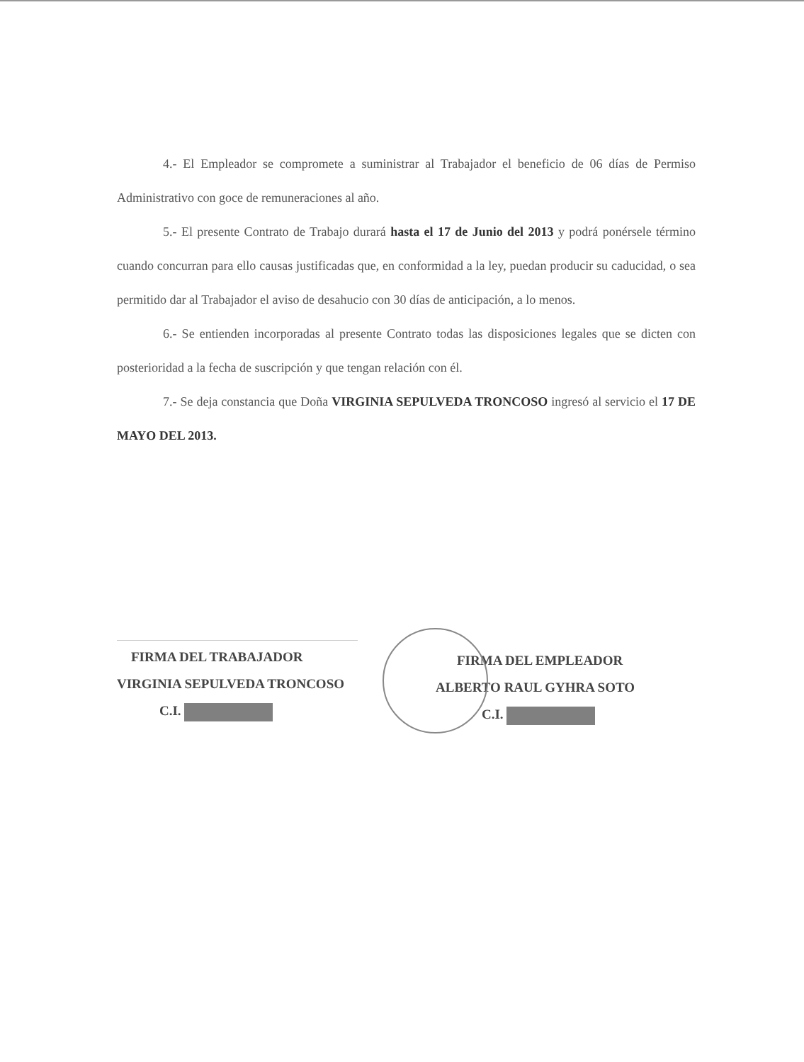4.- El Empleador se compromete a suministrar al Trabajador el beneficio de 06 días de Permiso Administrativo con goce de remuneraciones al año.
5.- El presente Contrato de Trabajo durará hasta el 17 de Junio del 2013 y podrá ponérsele término cuando concurran para ello causas justificadas que, en conformidad a la ley, puedan producir su caducidad, o sea permitido dar al Trabajador el aviso de desahucio con 30 días de anticipación, a lo menos.
6.- Se entienden incorporadas al presente Contrato todas las disposiciones legales que se dicten con posterioridad a la fecha de suscripción y que tengan relación con él.
7.- Se deja constancia que Doña VIRGINIA SEPULVEDA TRONCOSO ingresó al servicio el 17 DE MAYO DEL 2013.
FIRMA DEL TRABAJADOR
VIRGINIA SEPULVEDA TRONCOSO
C.I.
FIRMA DEL EMPLEADOR
ALBERTO RAUL GYHRA SOTO
C.I.